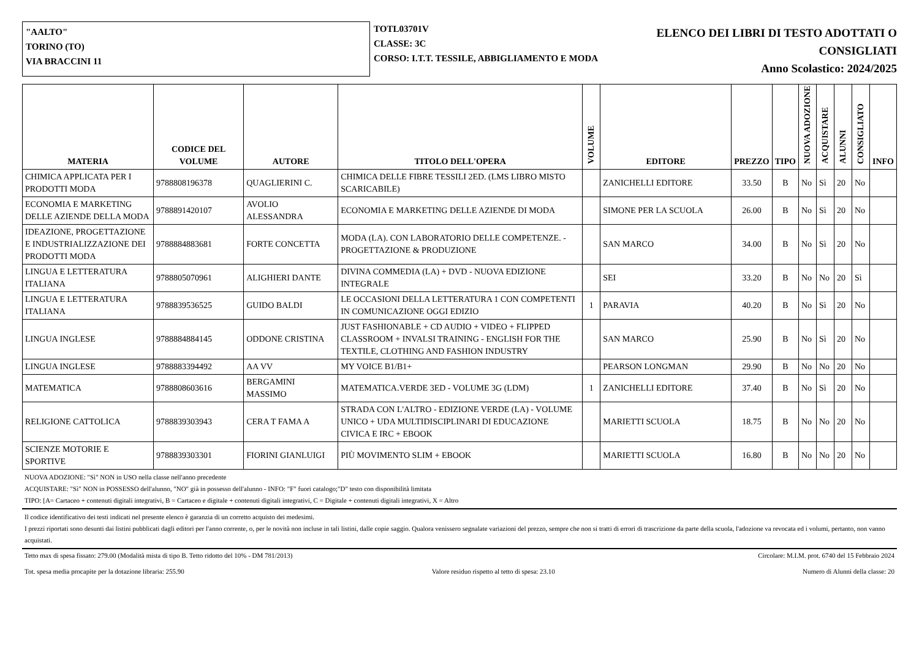"AALTO"
TORINO (TO)
VIA BRACCINI 11
TOTL03701V
CLASSE: 3C
CORSO: I.T.T. TESSILE, ABBIGLIAMENTO E MODA
ELENCO DEI LIBRI DI TESTO ADOTTATI O
CONSIGLIATI
Anno Scolastico: 2024/2025
| MATERIA | CODICE DEL VOLUME | AUTORE | TITOLO DELL'OPERA | VOLUME | EDITORE | PREZZO | TIPO | NUOVA ADOZIONE | ACQUISTARE | ALUNNI | CONSIGLIATO | INFO |
| --- | --- | --- | --- | --- | --- | --- | --- | --- | --- | --- | --- | --- |
| CHIMICA APPLICATA PER I PRODOTTI MODA | 9788808196378 | QUAGLIERINI C. | CHIMICA DELLE FIBRE TESSILI 2ED. (LMS LIBRO MISTO SCARICABILE) | | ZANICHELLI EDITORE | 33.50 | B | No | Sì | 20 | No | |
| ECONOMIA E MARKETING DELLE AZIENDE DELLA MODA | 9788891420107 | AVOLIO ALESSANDRA | ECONOMIA E MARKETING DELLE AZIENDE DI MODA | | SIMONE PER LA SCUOLA | 26.00 | B | No | Sì | 20 | No | |
| IDEAZIONE, PROGETTAZIONE E INDUSTRIALIZZAZIONE DEI PRODOTTI MODA | 9788884883681 | FORTE CONCETTA | MODA (LA). CON LABORATORIO DELLE COMPETENZE. - PROGETTAZIONE & PRODUZIONE | | SAN MARCO | 34.00 | B | No | Sì | 20 | No | |
| LINGUA E LETTERATURA ITALIANA | 9788805070961 | ALIGHIERI DANTE | DIVINA COMMEDIA (LA) + DVD - NUOVA EDIZIONE INTEGRALE | | SEI | 33.20 | B | No | No | 20 | Sì | |
| LINGUA E LETTERATURA ITALIANA | 9788839536525 | GUIDO BALDI | LE OCCASIONI DELLA LETTERATURA 1 CON COMPETENTI IN COMUNICAZIONE OGGI EDIZIO | 1 | PARAVIA | 40.20 | B | No | Sì | 20 | No | |
| LINGUA INGLESE | 9788884884145 | ODDONE CRISTINA | JUST FASHIONABLE + CD AUDIO + VIDEO + FLIPPED CLASSROOM + INVALSI TRAINING - ENGLISH FOR THE TEXTILE, CLOTHING AND FASHION INDUSTRY | | SAN MARCO | 25.90 | B | No | Sì | 20 | No | |
| LINGUA INGLESE | 9788883394492 | AA VV | MY VOICE B1/B1+ | | PEARSON LONGMAN | 29.90 | B | No | No | 20 | No | |
| MATEMATICA | 9788808603616 | BERGAMINI MASSIMO | MATEMATICA.VERDE 3ED - VOLUME 3G (LDM) | 1 | ZANICHELLI EDITORE | 37.40 | B | No | Sì | 20 | No | |
| RELIGIONE CATTOLICA | 9788839303943 | CERA T FAMA A | STRADA CON L'ALTRO - EDIZIONE VERDE (LA) - VOLUME UNICO + UDA MULTIDISCIPLINARI DI EDUCAZIONE CIVICA E IRC + EBOOK | | MARIETTI SCUOLA | 18.75 | B | No | No | 20 | No | |
| SCIENZE MOTORIE E SPORTIVE | 9788839303301 | FIORINI GIANLUIGI | PIÙ MOVIMENTO SLIM + EBOOK | | MARIETTI SCUOLA | 16.80 | B | No | No | 20 | No | |
NUOVA ADOZIONE: "Sì" NON in USO nella classe nell'anno precedente
ACQUISTARE: "Sì" NON in POSSESSO dell'alunno, "NO" già in possesso dell'alunno - INFO: "F" fuori catalogo;"D" testo con disponibilità limitata
TIPO: [A= Cartaceo + contenuti digitali integrativi, B = Cartaceo e digitale + contenuti digitali integrativi, C = Digitale + contenuti digitali integrativi, X = Altro
Il codice identificativo dei testi indicati nel presente elenco è garanzia di un corretto acquisto dei medesimi.
I prezzi riportati sono desunti dai listini pubblicati dagli editori per l'anno corrente, o, per le novità non incluse in tali listini, dalle copie saggio. Qualora venissero segnalate variazioni del prezzo, sempre che non si tratti di errori di trascrizione da parte della scuola, l'adozione va revocata ed i volumi, pertanto, non vanno acquistati.
Tetto max di spesa fissato: 279.00 (Modalità mista di tipo B. Tetto ridotto del 10% - DM 781/2013) Circolare: M.I.M. prot. 6740 del 15 Febbraio 2024
Tot. spesa media procapite per la dotazione libraria: 255.90 Valore residuo rispetto al tetto di spesa: 23.10 Numero di Alunni della classe: 20